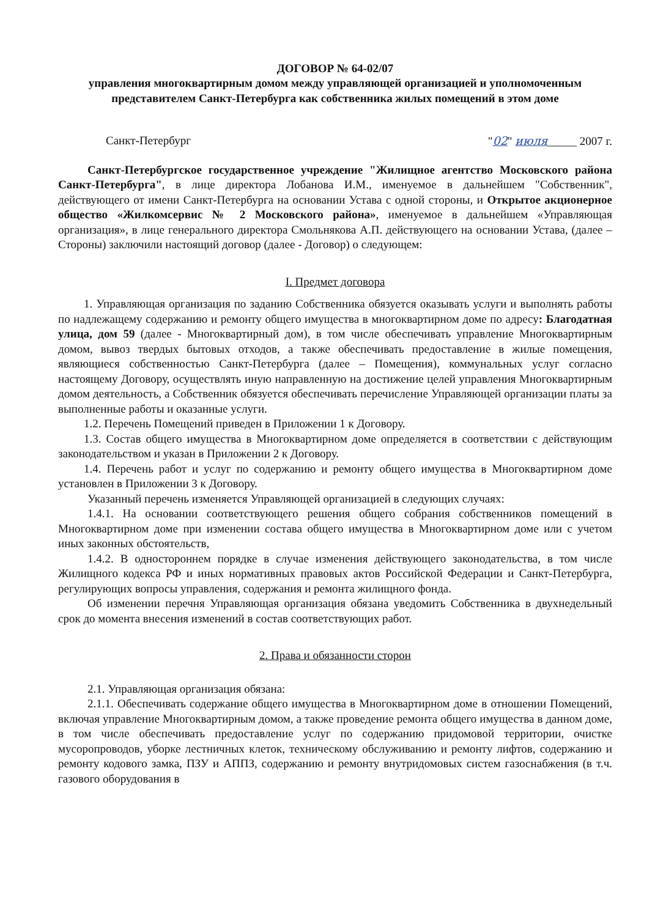ДОГОВОР № 64-02/07
управления многоквартирным домом между управляющей организацией и уполномоченным представителем Санкт-Петербурга как собственника жилых помещений в этом доме
Санкт-Петербург "02" июля_____ 2007 г.
Санкт-Петербургское государственное учреждение "Жилищное агентство Московского района Санкт-Петербурга", в лице директора Лобанова И.М., именуемое в дальнейшем "Собственник", действующего от имени Санкт-Петербурга на основании Устава с одной стороны, и Открытое акционерное общество «Жилкомсервис № 2 Московского района», именуемое в дальнейшем «Управляющая организация», в лице генерального директора Смольнякова А.П. действующего на основании Устава, (далее – Стороны) заключили настоящий договор (далее - Договор) о следующем:
I. Предмет договора
1. Управляющая организация по заданию Собственника обязуется оказывать услуги и выполнять работы по надлежащему содержанию и ремонту общего имущества в многоквартирном доме по адресу: Благодатная улица, дом 59 (далее - Многоквартирный дом), в том числе обеспечивать управление Многоквартирным домом, вывоз твердых бытовых отходов, а также обеспечивать предоставление в жилые помещения, являющиеся собственностью Санкт-Петербурга (далее – Помещения), коммунальных услуг согласно настоящему Договору, осуществлять иную направленную на достижение целей управления Многоквартирным домом деятельность, а Собственник обязуется обеспечивать перечисление Управляющей организации платы за выполненные работы и оказанные услуги.
1.2. Перечень Помещений приведен в Приложении 1 к Договору.
1.3. Состав общего имущества в Многоквартирном доме определяется в соответствии с действующим законодательством и указан в Приложении 2 к Договору.
1.4. Перечень работ и услуг по содержанию и ремонту общего имущества в Многоквартирном доме установлен в Приложении 3 к Договору.
Указанный перечень изменяется Управляющей организацией в следующих случаях:
1.4.1. На основании соответствующего решения общего собрания собственников помещений в Многоквартирном доме при изменении состава общего имущества в Многоквартирном доме или с учетом иных законных обстоятельств,
1.4.2. В одностороннем порядке в случае изменения действующего законодательства, в том числе Жилищного кодекса РФ и иных нормативных правовых актов Российской Федерации и Санкт-Петербурга, регулирующих вопросы управления, содержания и ремонта жилищного фонда.
Об изменении перечня Управляющая организация обязана уведомить Собственника в двухнедельный срок до момента внесения изменений в состав соответствующих работ.
2. Права и обязанности сторон
2.1. Управляющая организация обязана:
2.1.1. Обеспечивать содержание общего имущества в Многоквартирном доме в отношении Помещений, включая управление Многоквартирным домом, а также проведение ремонта общего имущества в данном доме, в том числе обеспечивать предоставление услуг по содержанию придомовой территории, очистке мусоропроводов, уборке лестничных клеток, техническому обслуживанию и ремонту лифтов, содержанию и ремонту кодового замка, ПЗУ и АППЗ, содержанию и ремонту внутридомовых систем газоснабжения (в т.ч. газового оборудования в